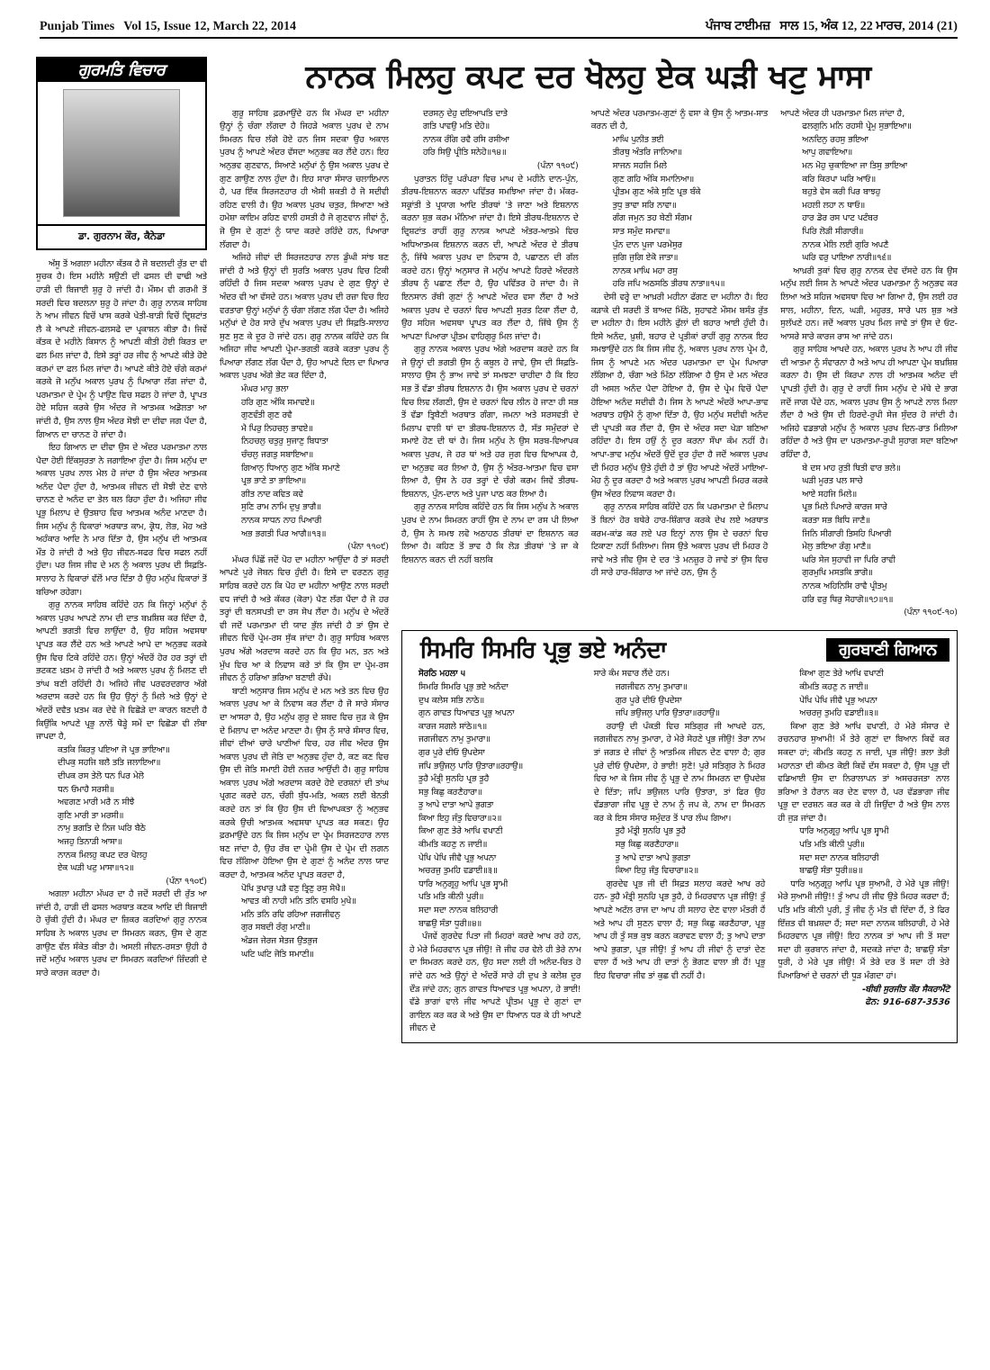Punjab Times Vol 15, Issue 12, March 22, 2014 ਪੰਜਾਬ ਟਾਈਮਜ਼ ਸਾਲ 15, ਅੰਕ 12, 22 ਮਾਰਚ, 2014 (21)
ਗੁਰਮਤਿ ਵਿਚਾਰ
ਡਾ. ਗੁਰਨਾਮ ਕੌਰ, ਕੈਨੇਡਾ
ਅੱਸੂ ਤੋਂ ਅਗਲਾ ਮਹੀਨਾ ਕੱਤਕ ਹੈ ਜੋ ਬਦਲਦੀ ਰੁੱਤ ਦਾ ਵੀ ਸੂਚਕ ਹੈ। ਇਸ ਮਹੀਨੇ ਸਉਣੀ ਦੀ ਫਸਲ ਦੀ ਵਾਢੀ ਅਤੇ ਹਾੜੀ ਦੀ ਬਿਜਾਈ ਸ਼ੁਰੂ ਹੋ ਜਾਂਦੀ ਹੈ। ਮੌਸਮ ਵੀ ਗਰਮੀ ਤੋਂ ਸਰਦੀ ਵਿਚ ਬਦਲਨਾ ਸ਼ੁਰੂ ਹੋ ਜਾਂਦਾ ਹੈ। ਗੁਰੂ ਨਾਨਕ ਸਾਹਿਬ ਨੇ ਆਮ ਜੀਵਨ ਵਿਚੋਂ ਖਾਸ ਕਰਕੇ ਖੇਤੀ-ਬਾੜੀ ਵਿਚੋਂ ਦ੍ਰਿਸ਼ਟਾਂਤ ਲੈ ਕੇ ਆਪਣੇ ਜੀਵਨ-ਫਲਸਫੇ ਦਾ ਪ੍ਰਕਾਸ਼ਨ ਕੀਤਾ ਹੈ। ਜਿਵੇਂ ਕੱਤਕ ਦੇ ਮਹੀਨੇ ਕਿਸਾਨ ਨੂੰ ਆਪਣੀ ਕੀਤੀ ਹੋਈ ਕਿਰਤ ਦਾ ਫਲ ਮਿਲ ਜਾਂਦਾ ਹੈ, ਇਸੇ ਤਰ੍ਹਾਂ ਹਰ ਜੀਵ ਨੂੰ ਆਪਣੇ ਕੀਤੇ ਹੋਏ ਕਰਮਾਂ ਦਾ ਫਲ ਮਿਲ ਜਾਂਦਾ ਹੈ। ਆਪਣੇ ਕੀਤੇ ਹੋਏ ਚੰਗੇ ਕਰਮਾਂ ਕਰਕੇ ਜੋ ਮਨੁੱਖ ਅਕਾਲ ਪੁਰਖ ਨੂੰ ਪਿਆਰਾ ਲੱਗ ਜਾਂਦਾ ਹੈ, ਪਰਮਾਤਮਾ ਦੇ ਪ੍ਰੇਮ ਨੂੰ ਪਾਉਣ ਵਿਚ ਸਫਲ ਹੋ ਜਾਂਦਾ ਹੈ, ਪ੍ਰਾਪਤ ਹੋਏ ਸਹਿਜ ਕਰਕੇ ਉਸ ਅੰਦਰ ਜੋ ਆਤਮਕ ਅਡੋਲਤਾ ਆ ਜਾਂਦੀ ਹੈ, ਉਸ ਨਾਲ ਉਸ ਅੰਦਰ ਸੋਝੀ ਦਾ ਦੀਵਾ ਜਗ ਪੈਂਦਾ ਹੈ, ਗਿਆਨ ਦਾ ਚਾਨਣ ਹੋ ਜਾਂਦਾ ਹੈ।
ਇਹ ਗਿਆਨ ਦਾ ਦੀਵਾ ਉਸ ਦੇ ਅੰਦਰ ਪਰਮਾਤਮਾ ਨਾਲ ਪੈਦਾ ਹੋਈ ਇੱਕਸੁਰਤਾ ਨੇ ਜਗਾਇਆ ਹੁੰਦਾ ਹੈ। ਜਿਸ ਮਨੁੱਖ ਦਾ ਅਕਾਲ ਪੁਰਖ ਨਾਲ ਮੇਲ ਹੋ ਜਾਂਦਾ ਹੈ ਉਸ ਅੰਦਰ ਆਤਮਕ ਅਨੰਦ ਪੈਦਾ ਹੁੰਦਾ ਹੈ, ਆਤਮਕ ਜੀਵਨ ਦੀ ਸੋਝੀ ਦੇਣ ਵਾਲੇ ਚਾਨਣ ਦੇ ਅਨੰਦ ਦਾ ਤੇਲ ਬਲ ਰਿਹਾ ਹੁੰਦਾ ਹੈ। ਅਜਿਹਾ ਜੀਵ ਪ੍ਰਭੂ ਮਿਲਾਪ ਦੇ ਉਤਸ਼ਾਹ ਵਿਚ ਆਤਮਕ ਅਨੰਦ ਮਾਣਦਾ ਹੈ। ਜਿਸ ਮਨੁੱਖ ਨੂੰ ਵਿਕਾਰਾਂ ਅਰਥਾਤ ਕਾਮ, ਕ੍ਰੋਧ, ਲੋਭ, ਮੋਹ ਅਤੇ ਅਹੰਕਾਰ ਆਦਿ ਨੇ ਮਾਰ ਦਿੱਤਾ ਹੈ, ਉਸ ਮਨੁੱਖ ਦੀ ਆਤਮਕ ਮੌਤ ਹੋ ਜਾਂਦੀ ਹੈ ਅਤੇ ਉਹ ਜੀਵਨ-ਸਫਰ ਵਿਚ ਸਫਲ ਨਹੀਂ ਹੁੰਦਾ। ਪਰ ਜਿਸ ਜੀਵ ਦੇ ਮਨ ਨੂੰ ਅਕਾਲ ਪੁਰਖ ਦੀ ਸਿਫ਼ਤਿ-ਸਾਲਾਹ ਨੇ ਵਿਕਾਰਾਂ ਵੱਲੋਂ ਮਾਰ ਦਿੱਤਾ ਹੈ ਉਹ ਮਨੁੱਖ ਵਿਕਾਰਾਂ ਤੋਂ ਬਚਿਆ ਰਹੇਗਾ।
ਗੁਰੂ ਨਾਨਕ ਸਾਹਿਬ ਕਹਿੰਦੇ ਹਨ ਕਿ ਜਿਨ੍ਹਾਂ ਮਨੁੱਖਾਂ ਨੂੰ ਅਕਾਲ ਪੁਰਖ ਆਪਣੇ ਨਾਮ ਦੀ ਦਾਤ ਬਖ਼ਸ਼ਿਸ਼ ਕਰ ਦਿੰਦਾ ਹੈ, ਆਪਣੀ ਭਗਤੀ ਵਿਚ ਲਾਉਂਦਾ ਹੈ, ਉਹ ਸਹਿਜ ਅਵਸਥਾ ਪ੍ਰਾਪਤ ਕਰ ਲੈਂਦੇ ਹਨ ਅਤੇ ਆਪਣੇ ਆਪੇ ਦਾ ਅਨੁਭਵ ਕਰਕੇ ਉਸ ਵਿਚ ਟਿਕੇ ਰਹਿੰਦੇ ਹਨ। ਉਨ੍ਹਾਂ ਅੰਦਰੋਂ ਹੋਰ ਹਰ ਤਰ੍ਹਾਂ ਦੀ ਭਟਕਣ ਖ਼ਤਮ ਹੋ ਜਾਂਦੀ ਹੈ ਅਤੇ ਅਕਾਲ ਪੁਰਖ ਨੂੰ ਮਿਲਣ ਦੀ ਤਾਂਘ ਬਣੀ ਰਹਿੰਦੀ ਹੈ। ਅਜਿਹੇ ਜੀਵ ਪਰਵਰਦਗਾਰ ਅੱਗੇ ਅਰਦਾਸ ਕਰਦੇ ਹਨ ਕਿ ਉਹ ਉਨ੍ਹਾਂ ਨੂੰ ਮਿਲੇ ਅਤੇ ਉਨ੍ਹਾਂ ਦੇ ਅੰਦਰੋਂ ਦਵੈਤ ਖ਼ਤਮ ਕਰ ਦੇਵੇ ਜੋ ਵਿਛੋੜੇ ਦਾ ਕਾਰਨ ਬਣਦੀ ਹੈ ਕਿਉਂਕਿ ਆਪਣੇ ਪ੍ਰਭੂ ਨਾਲੋਂ ਥੋੜ੍ਹੇ ਸਮੇਂ ਦਾ ਵਿਛੋੜਾ ਵੀ ਲੰਬਾ ਜਾਪਦਾ ਹੈ,
ਕਤਕਿ ਕਿਰਤੁ ਪਇਆ ਜੋ ਪ੍ਰਭ ਭਾਇਆ॥
ਦੀਪਕੁ ਸਹਜਿ ਬਲੈ ਤਤਿ ਜਲਾਇਆ॥
ਦੀਪਕ ਰਸ ਤੇਲੋ ਧਨ ਪਿਰ ਮੇਲੋ
ਧਨ ਓਮਾਹੈ ਸਰਸੀ॥
ਅਵਗਣ ਮਾਰੀ ਮਰੈ ਨ ਸੀਝੈ
ਗੁਣਿ ਮਾਰੀ ਤਾ ਮਰਸੀ॥
ਨਾਮੁ ਭਗਤਿ ਦੇ ਨਿਜ ਘਰਿ ਬੈਠੇ
ਅਜਹੁ ਤਿਨਾੜੀ ਆਸਾ॥
ਨਾਨਕ ਮਿਲਹੁ ਕਪਟ ਦਰ ਖੋਲਹੁ
ਏਕ ਘੜੀ ਖਟੁ ਮਾਸਾ॥੧੨॥
(ਪੰਨਾ ੧੧੦੯)
ਅਗਲਾ ਮਹੀਨਾ ਮੱਘਰ ਦਾ ਹੈ ਜਦੋਂ ਸਰਦੀ ਦੀ ਰੁੱਤ ਆ ਜਾਂਦੀ ਹੈ, ਹਾੜੀ ਦੀ ਫਸਲ ਅਰਥਾਤ ਕਣਕ ਆਦਿ ਦੀ ਬਿਜਾਈ ਹੋ ਚੁੱਕੀ ਹੁੰਦੀ ਹੈ। ਮੱਘਰ ਦਾ ਜ਼ਿਕਰ ਕਰਦਿਆਂ ਗੁਰੂ ਨਾਨਕ ਸਾਹਿਬ ਨੇ ਅਕਾਲ ਪੁਰਖ ਦਾ ਸਿਮਰਨ ਕਰਨ, ਉਸ ਦੇ ਗੁਣ ਗਾਉਣ ਵੱਲ ਸੰਕੇਤ ਕੀਤਾ ਹੈ। ਅਸਲੀ ਜੀਵਨ-ਰਸਤਾ ਉਹੀ ਹੈ ਜਦੋਂ ਮਨੁੱਖ ਅਕਾਲ ਪੁਰਖ ਦਾ ਸਿਮਰਨ ਕਰਦਿਆਂ ਜ਼ਿੰਦਗੀ ਦੇ ਸਾਰੇ ਕਾਰਜ ਕਰਦਾ ਹੈ।
ਨਾਨਕ ਮਿਲਹੁ ਕਪਟ ਦਰ ਖੋਲਹੁ ਏਕ ਘੜੀ ਖਟੁ ਮਾਸਾ
ਗੁਰੂ ਸਾਹਿਬ ਫ਼ਰਮਾਉਂਦੇ ਹਨ ਕਿ ਮੱਘਰ ਦਾ ਮਹੀਨਾ ਉਨ੍ਹਾਂ ਨੂੰ ਚੰਗਾ ਲੱਗਦਾ ਹੈ ਜਿਹੜੇ ਅਕਾਲ ਪੁਰਖ ਦੇ ਨਾਮ ਸਿਮਰਨ ਵਿਚ ਲੱਗੇ ਹੋਏ ਹਨ ਜਿਸ ਸਦਕਾ ਉਹ ਅਕਾਲ ਪੁਰਖ ਨੂੰ ਆਪਣੇ ਅੰਦਰ ਵੱਸਦਾ ਅਨੁਭਵ ਕਰ ਲੈਂਦੇ ਹਨ। ਇਹ ਅਨੁਭਵ ਗੁਣਵਾਨ, ਸਿਆਣੇ ਮਨੁੱਖਾਂ ਨੂੰ ਉਸ ਅਕਾਲ ਪੁਰਖ ਦੇ ਗੁਣ ਗਾਉਣ ਨਾਲ ਹੁੰਦਾ ਹੈ। ਇਹ ਸਾਰਾ ਸੰਸਾਰ ਚਲਾਇਮਾਨ ਹੈ, ਪਰ ਇੱਕ ਸਿਰਜਣਹਾਰ ਹੀ ਐਸੀ ਸ਼ਕਤੀ ਹੈ ਜੋ ਸਦੀਵੀ ਰਹਿਣ ਵਾਲੀ ਹੈ। ਉਹ ਅਕਾਲ ਪੁਰਖ ਚਤੁਰ, ਸਿਆਣਾ ਅਤੇ ਹਮੇਸ਼ਾ ਕਾਇਮ ਰਹਿਣ ਵਾਲੀ ਹਸਤੀ ਹੈ ਜੋ ਗੁਣਵਾਨ ਜੀਵਾਂ ਨੂੰ, ਜੋ ਉਸ ਦੇ ਗੁਣਾਂ ਨੂੰ ਯਾਦ ਕਰਦੇ ਰਹਿੰਦੇ ਹਨ, ਪਿਆਰਾ ਲੱਗਦਾ ਹੈ।
ਅਜਿਹੇ ਜੀਵਾਂ ਦੀ ਸਿਰਜਣਹਾਰ ਨਾਲ ਡੂੰਘੀ ਸਾਂਝ ਬਣ ਜਾਂਦੀ ਹੈ ਅਤੇ ਉਨ੍ਹਾਂ ਦੀ ਸੁਰਤਿ ਅਕਾਲ ਪੁਰਖ ਵਿਚ ਟਿਕੀ ਰਹਿੰਦੀ ਹੈ ਜਿਸ ਸਦਕਾ ਅਕਾਲ ਪੁਰਖ ਦੇ ਗੁਣ ਉਨ੍ਹਾਂ ਦੇ ਅੰਦਰ ਵੀ ਆ ਵੱਸਦੇ ਹਨ। ਅਕਾਲ ਪੁਰਖ ਦੀ ਰਜ਼ਾ ਵਿਚ ਇਹ ਵਰਤਾਰਾ ਉਨ੍ਹਾਂ ਮਨੁੱਖਾਂ ਨੂੰ ਚੰਗਾ ਲੱਗਣ ਲੱਗ ਪੈਂਦਾ ਹੈ। ਅਜਿਹੇ ਮਨੁੱਖਾਂ ਦੇ ਹੋਰ ਸਾਰੇ ਦੁੱਖ ਅਕਾਲ ਪੁਰਖ ਦੀ ਸਿਫ਼ਤਿ-ਸਾਲਾਹ ਸੁਣ ਸੁਣ ਕੇ ਦੂਰ ਹੋ ਜਾਂਦੇ ਹਨ। ਗੁਰੂ ਨਾਨਕ ਕਹਿੰਦੇ ਹਨ ਕਿ ਅਜਿਹਾ ਜੀਵ ਆਪਣੀ ਪ੍ਰੇਮਾ-ਭਗਤੀ ਕਰਕੇ ਕਰਤਾ ਪੁਰਖ ਨੂੰ ਪਿਆਰਾ ਲੱਗਣ ਲੱਗ ਪੈਂਦਾ ਹੈ, ਉਹ ਆਪਣੇ ਦਿਲ ਦਾ ਪਿਆਰ ਅਕਾਲ ਪੁਰਖ ਅੱਗੇ ਭੇਟ ਕਰ ਦਿੰਦਾ ਹੈ,
ਮੰਘਰ ਮਾਹੁ ਭਲਾ
ਹਰਿ ਗੁਣ ਅੰਕਿ ਸਮਾਵਏ॥
ਗੁਣਵੰਤੀ ਗੁਣ ਰਵੈ
ਮੈ ਪਿਰੁ ਨਿਹਚਲੁ ਭਾਵਏ॥
ਨਿਹਚਲੁ ਚਤੁਰੁ ਸੁਜਾਣੁ ਬਿਧਾਤਾ
ਚੰਚਲੁ ਜਗਤੁ ਸਬਾਇਆ॥
ਗਿਆਨੁ ਧਿਆਨੁ ਗੁਣ ਅੰਕਿ ਸਮਾਣੇ
ਪ੍ਰਭ ਭਾਣੇ ਤਾ ਭਾਇਆ॥
ਗੀਤ ਨਾਦ ਕਵਿਤ ਕਵੇ
ਸੁਣਿ ਰਾਮ ਨਾਮਿ ਦੁਖੁ ਭਾਗੈ॥
ਨਾਨਕ ਸਾਧਨ ਨਾਹ ਪਿਆਰੀ
ਅਭ ਭਗਤੀ ਪਿਰ ਆਗੈ॥੧੩॥
(ਪੰਨਾ ੧੧੦੯)
ਮੱਘਰ ਪਿੱਛੋਂ ਜਦੋਂ ਪੋਹ ਦਾ ਮਹੀਨਾ ਆਉਂਦਾ ਹੈ ਤਾਂ ਸਰਦੀ ਆਪਣੇ ਪੂਰੇ ਜੋਬਨ ਵਿਚ ਹੁੰਦੀ ਹੈ। ਇਸੇ ਦਾ ਵਰਣਨ ਗੁਰੂ ਸਾਹਿਬ ਕਰਦੇ ਹਨ ਕਿ ਪੋਹ ਦਾ ਮਹੀਨਾ ਆਉਣ ਨਾਲ ਸਰਦੀ ਵਧ ਜਾਂਦੀ ਹੈ ਅਤੇ ਕੱਕਰ (ਕੋਰਾ) ਪੈਣ ਲੱਗ ਪੈਂਦਾ ਹੈ ਜੋ ਹਰ ਤਰ੍ਹਾਂ ਦੀ ਬਨਸਪਤੀ ਦਾ ਰਸ ਸੋਖ ਲੈਂਦਾ ਹੈ। ਮਨੁੱਖ ਦੇ ਅੰਦਰੋਂ ਵੀ ਜਦੋਂ ਪਰਮਾਤਮਾ ਦੀ ਯਾਦ ਭੁੱਲ ਜਾਂਦੀ ਹੈ ਤਾਂ ਉਸ ਦੇ ਜੀਵਨ ਵਿਚੋਂ ਪ੍ਰੇਮ-ਰਸ ਸੁੱਕ ਜਾਂਦਾ ਹੈ। ਗੁਰੂ ਸਾਹਿਬ ਅਕਾਲ ਪੁਰਖ ਅੱਗੇ ਅਰਦਾਸ ਕਰਦੇ ਹਨ ਕਿ ਉਹ ਮਨ, ਤਨ ਅਤੇ ਮੁੱਖ ਵਿਚ ਆ ਕੇ ਨਿਵਾਸ ਕਰੇ ਤਾਂ ਕਿ ਉਸ ਦਾ ਪ੍ਰੇਮ-ਰਸ ਜੀਵਨ ਨੂੰ ਹਰਿਆ ਭਰਿਆ ਬਣਾਈ ਰੱਖੇ।
ਬਾਣੀ ਅਨੁਸਾਰ ਜਿਸ ਮਨੁੱਖ ਦੇ ਮਨ ਅਤੇ ਤਨ ਵਿਚ ਉਹ ਅਕਾਲ ਪੁਰਖ ਆ ਕੇ ਨਿਵਾਸ ਕਰ ਲੈਂਦਾ ਹੈ ਜੋ ਸਾਰੇ ਸੰਸਾਰ ਦਾ ਆਸਰਾ ਹੈ, ਉਹ ਮਨੁੱਖ ਗੁਰੂ ਦੇ ਸ਼ਬਦ ਵਿਚ ਜੁੜ ਕੇ ਉਸ ਦੇ ਮਿਲਾਪ ਦਾ ਅਨੰਦ ਮਾਣਦਾ ਹੈ। ਉਸ ਨੂੰ ਸਾਰੇ ਸੰਸਾਰ ਵਿਚ, ਜੀਵਾਂ ਦੀਆਂ ਚਾਰੇ ਖਾਣੀਆਂ ਵਿਚ, ਹਰ ਜੀਵ ਅੰਦਰ ਉਸ ਅਕਾਲ ਪੁਰਖ ਦੀ ਜੋਤਿ ਦਾ ਅਨੁਭਵ ਹੁੰਦਾ ਹੈ, ਕਣ ਕਣ ਵਿਚ ਉਸ ਦੀ ਜੋਤਿ ਸਮਾਈ ਹੋਈ ਨਜ਼ਰ ਆਉਂਦੀ ਹੈ। ਗੁਰੂ ਸਾਹਿਬ ਅਕਾਲ ਪੁਰਖ ਅੱਗੇ ਅਰਦਾਸ ਕਰਦੇ ਹੋਏ ਦਰਸ਼ਨਾਂ ਦੀ ਤਾਂਘ ਪ੍ਰਗਟ ਕਰਦੇ ਹਨ, ਚੰਗੀ ਬੁੱਧ-ਮਤਿ, ਅਕਲ ਲਈ ਬੇਨਤੀ ਕਰਦੇ ਹਨ ਤਾਂ ਕਿ ਉਹ ਉਸ ਦੀ ਵਿਆਪਕਤਾ ਨੂੰ ਅਨੁਭਵ ਕਰਕੇ ਉਚੀ ਆਤਮਕ ਅਵਸਥਾ ਪ੍ਰਾਪਤ ਕਰ ਸਕਣ। ਉਹ ਫ਼ਰਮਾਉਂਦੇ ਹਨ ਕਿ ਜਿਸ ਮਨੁੱਖ ਦਾ ਪ੍ਰੇਮ ਸਿਰਜਣਹਾਰ ਨਾਲ ਬਣ ਜਾਂਦਾ ਹੈ, ਉਹ ਰੱਬ ਦਾ ਪ੍ਰੇਮੀ ਉਸ ਦੇ ਪ੍ਰੇਮ ਦੀ ਲਗਨ ਵਿਚ ਲੱਗਿਆ ਹੋਇਆ ਉਸ ਦੇ ਗੁਣਾਂ ਨੂੰ ਅਨੰਦ ਨਾਲ ਯਾਦ ਕਰਦਾ ਹੈ, ਆਤਮਕ ਅਨੰਦ ਪ੍ਰਾਪਤ ਕਰਦਾ ਹੈ,
ਪੋਖਿ ਤੁਖਾਰੁ ਪੜੈ ਵਣੁ ਤ੍ਰਿਣੁ ਰਸੁ ਸੋਖੈ॥
ਆਵਤ ਕੀ ਨਾਹੀ ਮਨਿ ਤਨਿ ਵਸਹਿ ਮੁਖੇ॥
ਮਨਿ ਤਨਿ ਰਵਿ ਰਹਿਆ ਜਗਜੀਵਨੁ
ਗੁਰ ਸਬਦੀ ਰੰਗੁ ਮਾਣੀ॥
ਅੰਡਜ ਜੇਰਜ ਸੇਤਜ ਉਤਭੁਜ
ਘਟਿ ਘਟਿ ਜੋਤਿ ਸਮਾਣੀ॥
ਦਰਸਨੁ ਦੇਹੁ ਦਇਆਪਤਿ ਦਾਤੇ
ਗਤਿ ਪਾਵਉ ਮਤਿ ਦੇਹੋ॥
ਨਾਨਕ ਰੰਗਿ ਰਵੈ ਰਸਿ ਰਸੀਆ
ਹਰਿ ਸਿਉ ਪ੍ਰੀਤਿ ਸਨੇਹੋ॥੧੪॥
(ਪੰਨਾ ੧੧੦੯)
ਪੁਰਾਤਨ ਹਿੰਦੂ ਪਰੰਪਰਾ ਵਿਚ ਮਾਘ ਦੇ ਮਹੀਨੇ ਦਾਨ-ਪੁੰਨ, ਤੀਰਥ-ਇਸ਼ਨਾਨ ਕਰਨਾ ਪਵਿੱਤਰ ਸਮਝਿਆ ਜਾਂਦਾ ਹੈ। ਮੱਕਰ-ਸਕ੍ਰਾਂਤੀ ਤੇ ਪ੍ਰਯਾਗ ਆਦਿ ਤੀਰਥਾਂ 'ਤੇ ਜਾਣਾ ਅਤੇ ਇਸ਼ਨਾਨ ਕਰਨਾ ਸ਼ੁਭ ਕਰਮ ਮੰਨਿਆ ਜਾਂਦਾ ਹੈ। ਇਸੇ ਤੀਰਥ-ਇਸ਼ਨਾਨ ਦੇ ਦ੍ਰਿਸ਼ਟਾਂਤ ਰਾਹੀਂ ਗੁਰੂ ਨਾਨਕ ਆਪਣੇ ਅੰਤਰ-ਆਤਮੇ ਵਿਚ ਅਧਿਆਤਮਕ ਇਸ਼ਨਾਨ ਕਰਨ ਦੀ, ਆਪਣੇ ਅੰਦਰ ਦੇ ਤੀਰਥ ਨੂੰ, ਜਿੱਥੇ ਅਕਾਲ ਪੁਰਖ ਦਾ ਨਿਵਾਸ ਹੈ, ਪਛਾਣਨ ਦੀ ਗੱਲ ਕਰਦੇ ਹਨ। ਉਨ੍ਹਾਂ ਅਨੁਸਾਰ ਜੋ ਮਨੁੱਖ ਆਪਣੇ ਹਿਰਦੇ ਅੰਦਰਲੇ ਤੀਰਥ ਨੂੰ ਪਛਾਣ ਲੈਂਦਾ ਹੈ, ਉਹ ਪਵਿੱਤਰ ਹੋ ਜਾਂਦਾ ਹੈ। ਜੋ ਇਨਸਾਨ ਰੱਬੀ ਗੁਣਾਂ ਨੂੰ ਆਪਣੇ ਅੰਦਰ ਵਸਾ ਲੈਂਦਾ ਹੈ ਅਤੇ ਅਕਾਲ ਪੁਰਖ ਦੇ ਚਰਨਾਂ ਵਿਚ ਆਪਣੀ ਸੁਰਤ ਟਿਕਾ ਲੈਂਦਾ ਹੈ, ਉਹ ਸਹਿਜ ਅਵਸਥਾ ਪ੍ਰਾਪਤ ਕਰ ਲੈਂਦਾ ਹੈ, ਜਿੱਥੇ ਉਸ ਨੂੰ ਆਪਣਾ ਪਿਆਰਾ ਪ੍ਰੀਤਮ ਵਾਹਿਗੁਰੂ ਮਿਲ ਜਾਂਦਾ ਹੈ।
ਗੁਰੂ ਨਾਨਕ ਅਕਾਲ ਪੁਰਖ ਅੱਗੇ ਅਰਦਾਸ ਕਰਦੇ ਹਨ ਕਿ ਜੇ ਉਨ੍ਹਾਂ ਦੀ ਭਗਤੀ ਉਸ ਨੂੰ ਕਬੂਲ ਹੋ ਜਾਵੇ, ਉਸ ਦੀ ਸਿਫ਼ਤਿ-ਸਾਲਾਹ ਉਸ ਨੂੰ ਭਾਅ ਜਾਵੇ ਤਾਂ ਸਮਝਣਾ ਚਾਹੀਦਾ ਹੈ ਕਿ ਇਹ ਸਭ ਤੋਂ ਵੱਡਾ ਤੀਰਥ ਇਸ਼ਨਾਨ ਹੈ। ਉਸ ਅਕਾਲ ਪੁਰਖ ਦੇ ਚਰਨਾਂ ਵਿਚ ਲਿਵ ਲੱਗਣੀ, ਉਸ ਦੇ ਚਰਨਾਂ ਵਿਚ ਲੀਨ ਹੋ ਜਾਣਾ ਹੀ ਸਭ ਤੋਂ ਵੱਡਾ ਤ੍ਰਿਬੈਣੀ ਅਰਥਾਤ ਗੰਗਾ, ਜਮਨਾ ਅਤੇ ਸਰਸਵਤੀ ਦੇ ਮਿਲਾਪ ਵਾਲੀ ਥਾਂ ਦਾ ਤੀਰਥ-ਇਸ਼ਨਾਨ ਹੈ, ਸੱਤ ਸਮੁੰਦਰਾਂ ਦੇ ਸਮਾਏ ਹੋਣ ਦੀ ਥਾਂ ਹੈ। ਜਿਸ ਮਨੁੱਖ ਨੇ ਉਸ ਸਰਬ-ਵਿਆਪਕ ਅਕਾਲ ਪੁਰਖ, ਜੋ ਹਰ ਥਾਂ ਅਤੇ ਹਰ ਜੁਗ ਵਿਚ ਵਿਆਪਕ ਹੈ, ਦਾ ਅਨੁਭਵ ਕਰ ਲਿਆ ਹੈ, ਉਸ ਨੂੰ ਅੰਤਰ-ਆਤਮਾ ਵਿਚ ਵਸਾ ਲਿਆ ਹੈ, ਉਸ ਨੇ ਹਰ ਤਰ੍ਹਾਂ ਦੇ ਚੰਗੇ ਕਰਮ ਜਿਵੇਂ ਤੀਰਥ-ਇਸ਼ਨਾਨ, ਪੁੰਨ-ਦਾਨ ਅਤੇ ਪੂਜਾ ਪਾਠ ਕਰ ਲਿਆ ਹੈ।
ਗੁਰੂ ਨਾਨਕ ਸਾਹਿਬ ਕਹਿੰਦੇ ਹਨ ਕਿ ਜਿਸ ਮਨੁੱਖ ਨੇ ਅਕਾਲ ਪੁਰਖ ਦੇ ਨਾਮ ਸਿਮਰਨ ਰਾਹੀਂ ਉਸ ਦੇ ਨਾਮ ਦਾ ਰਸ ਪੀ ਲਿਆ ਹੈ, ਉਸ ਨੇ ਸਮਝ ਲਵੋ ਅਠਾਹਠ ਤੀਰਥਾਂ ਦਾ ਇਸ਼ਨਾਨ ਕਰ ਲਿਆ ਹੈ। ਕਹਿਣ ਤੋਂ ਭਾਵ ਹੈ ਕਿ ਲੋੜ ਤੀਰਥਾਂ 'ਤੇ ਜਾ ਕੇ ਇਸ਼ਨਾਨ ਕਰਨ ਦੀ ਨਹੀਂ ਬਲਕਿ
ਆਪਣੇ ਅੰਦਰ ਪਰਮਾਤਮ-ਗੁਣਾਂ ਨੂੰ ਵਸਾ ਕੇ ਉਸ ਨੂੰ ਆਤਮ-ਸਾਤ ਕਰਨ ਦੀ ਹੈ,
ਮਾਘਿ ਪੁਨੀਤ ਭਈ
ਤੀਰਥੁ ਅੰਤਰਿ ਜਾਨਿਆ॥
ਸਾਜਨ ਸਹਜਿ ਮਿਲੇ
ਗੁਣ ਗਹਿ ਅੰਕਿ ਸਮਾਨਿਆ॥
ਪ੍ਰੀਤਮ ਗੁਣ ਅੰਕੇ ਸੁਣਿ ਪ੍ਰਭ ਬੰਕੇ
ਤੁਧੁ ਭਾਵਾ ਸਰਿ ਨਾਵਾ॥
ਗੰਗ ਜਮੁਨ ਤਹ ਬੇਣੀ ਸੰਗਮ
ਸਾਤ ਸਮੁੰਦ ਸਮਾਵਾ॥
ਪੁੰਨ ਦਾਨ ਪੂਜਾ ਪਰਮੇਸੁਰ
ਜੁਗਿ ਜੁਗਿ ਏਕੋ ਜਾਤਾ॥
ਨਾਨਕ ਮਾਘਿ ਮਹਾ ਰਸੁ
ਹਰਿ ਜਪਿ ਅਠਸਠਿ ਤੀਰਥ ਨਾਤਾ॥੧੫॥
ਦੇਸੀ ਵਰ੍ਹੇ ਦਾ ਆਖ਼ਰੀ ਮਹੀਨਾ ਫੱਗਣ ਦਾ ਮਹੀਨਾ ਹੈ। ਇਹ ਕੜਾਕੇ ਦੀ ਸਰਦੀ ਤੋਂ ਬਾਅਦ ਮਿੱਠੇ, ਸੁਹਾਵਣੇ ਮੌਸਮ ਬਸੰਤ ਰੁੱਤ ਦਾ ਮਹੀਨਾ ਹੈ। ਇਸ ਮਹੀਨੇ ਫੁੱਲਾਂ ਦੀ ਬਹਾਰ ਆਈ ਹੁੰਦੀ ਹੈ। ਇਸੇ ਅਨੰਦ, ਖ਼ੁਸ਼ੀ, ਬਹਾਰ ਦੇ ਪ੍ਰਤੀਕਾਂ ਰਾਹੀਂ ਗੁਰੂ ਨਾਨਕ ਇਹ ਸਮਝਾਉਂਦੇ ਹਨ ਕਿ ਜਿਸ ਜੀਵ ਨੂੰ, ਅਕਾਲ ਪੁਰਖ ਨਾਲ ਪ੍ਰੇਮ ਹੈ, ਜਿਸ ਨੂੰ ਆਪਣੇ ਮਨ ਅੰਦਰ ਪਰਮਾਤਮਾ ਦਾ ਪ੍ਰੇਮ ਪਿਆਰਾ ਲੱਗਿਆ ਹੈ, ਚੰਗਾ ਅਤੇ ਮਿੱਠਾ ਲੱਗਿਆ ਹੈ ਉਸ ਦੇ ਮਨ ਅੰਦਰ ਹੀ ਅਸਲ ਅਨੰਦ ਪੈਦਾ ਹੋਇਆ ਹੈ, ਉਸ ਦੇ ਪ੍ਰੇਮ ਵਿਚੋਂ ਪੈਦਾ ਹੋਇਆ ਅਨੰਦ ਸਦੀਵੀ ਹੈ। ਜਿਸ ਨੇ ਆਪਣੇ ਅੰਦਰੋਂ ਆਪਾ-ਭਾਵ ਅਰਥਾਤ ਹਉਮੈ ਨੂੰ ਗੁਆ ਦਿੱਤਾ ਹੈ, ਉਹ ਮਨੁੱਖ ਸਦੀਵੀ ਅਨੰਦ ਦੀ ਪ੍ਰਾਪਤੀ ਕਰ ਲੈਂਦਾ ਹੈ, ਉਸ ਦੇ ਅੰਦਰ ਸਦਾ ਖੇੜਾ ਬਣਿਆ ਰਹਿੰਦਾ ਹੈ। ਇਸ ਹਉਂ ਨੂੰ ਦੂਰ ਕਰਨਾ ਸੌਖਾ ਕੰਮ ਨਹੀਂ ਹੈ। ਆਪਾ-ਭਾਵ ਮਨੁੱਖ ਅੰਦਰੋਂ ਉਦੋਂ ਦੂਰ ਹੁੰਦਾ ਹੈ ਜਦੋਂ ਅਕਾਲ ਪੁਰਖ ਦੀ ਮਿਹਰ ਮਨੁੱਖ ਉਤੇ ਹੁੰਦੀ ਹੈ ਤਾਂ ਉਹ ਆਪਣੇ ਅੰਦਰੋਂ ਮਾਇਆ-ਮੋਹ ਨੂੰ ਦੂਰ ਕਰਦਾ ਹੈ ਅਤੇ ਅਕਾਲ ਪੁਰਖ ਆਪਣੀ ਮਿਹਰ ਕਰਕੇ ਉਸ ਅੰਦਰ ਨਿਵਾਸ ਕਰਦਾ ਹੈ।
ਗੁਰੂ ਨਾਨਕ ਸਾਹਿਬ ਕਹਿੰਦੇ ਹਨ ਕਿ ਪਰਮਾਤਮਾ ਦੇ ਮਿਲਾਪ ਤੋਂ ਬਿਨਾਂ ਹੋਰ ਬਥੇਰੇ ਹਾਰ-ਸ਼ਿੰਗਾਰ ਕਰਕੇ ਦੇਖ ਲਏ ਅਰਥਾਤ ਕਰਮ-ਕਾਂਡ ਕਰ ਲਏ ਪਰ ਇਨ੍ਹਾਂ ਨਾਲ ਉਸ ਦੇ ਚਰਨਾਂ ਵਿਚ ਟਿਕਾਣਾ ਨਹੀਂ ਮਿਲਿਆ। ਜਿਸ ਉਤੇ ਅਕਾਲ ਪੁਰਖ ਦੀ ਮਿਹਰ ਹੋ ਜਾਵੇ ਅਤੇ ਜੀਵ ਉਸ ਦੇ ਦਰ 'ਤੇ ਮਨਜ਼ੂਰ ਹੋ ਜਾਵੇ ਤਾਂ ਉਸ ਵਿਚ ਹੀ ਸਾਰੇ ਹਾਰ-ਸ਼ਿੰਗਾਰ ਆ ਜਾਂਦੇ ਹਨ, ਉਸ ਨੂੰ
ਆਪਣੇ ਅੰਦਰ ਹੀ ਪਰਮਾਤਮਾ ਮਿਲ ਜਾਂਦਾ ਹੈ,
ਫਲਗੁਨਿ ਮਨਿ ਰਹਸੀ ਪ੍ਰੇਮੁ ਸੁਭਾਇਆ॥
ਅਨਦਿਨੁ ਰਹਸੁ ਭਇਆ
ਆਪੁ ਗਵਾਇਆ॥
ਮਨ ਮੋਹੁ ਚੁਕਾਇਆ ਜਾ ਤਿਸੁ ਭਾਇਆ
ਕਰਿ ਕਿਰਪਾ ਘਰਿ ਆਓ॥
ਬਹੁਤੇ ਵੇਸ ਕਰੀ ਪਿਰ ਬਾਝਹੁ
ਮਹਲੀ ਲਹਾ ਨ ਥਾਓ॥
ਹਾਰ ਡੋਰ ਰਸ ਪਾਟ ਪਟੰਬਰ
ਪਿਰਿ ਲੋੜੀ ਸੀਗਾਰੀ॥
ਨਾਨਕ ਮੇਲਿ ਲਈ ਗੁਰਿ ਅਪਣੈ
ਘਰਿ ਵਰੁ ਪਾਇਆ ਨਾਰੀ॥੧੬॥
ਆਖ਼ਰੀ ਤੁਕਾਂ ਵਿਚ ਗੁਰੂ ਨਾਨਕ ਦੇਵ ਦੱਸਦੇ ਹਨ ਕਿ ਉਸ ਮਨੁੱਖ ਲਈ ਜਿਸ ਨੇ ਆਪਣੇ ਅੰਦਰ ਪਰਮਾਤਮਾ ਨੂੰ ਅਨੁਭਵ ਕਰ ਲਿਆ ਅਤੇ ਸਹਿਜ ਅਵਸਥਾ ਵਿਚ ਆ ਗਿਆ ਹੈ, ਉਸ ਲਈ ਹਰ ਸਾਲ, ਮਹੀਨਾ, ਦਿਨ, ਘੜੀ, ਮਹੂਰਤ, ਸਾਰੇ ਪਲ ਸ਼ੁਭ ਅਤੇ ਸੁਲੱਖਣੇ ਹਨ। ਜਦੋਂ ਅਕਾਲ ਪੁਰਖ ਮਿਲ ਜਾਵੇ ਤਾਂ ਉਸ ਦੇ ਓਟ-ਆਸਰੇ ਸਾਰੇ ਕਾਰਜ ਰਾਸ ਆ ਜਾਂਦੇ ਹਨ।
ਗੁਰੂ ਸਾਹਿਬ ਆਖਦੇ ਹਨ, ਅਕਾਲ ਪੁਰਖ ਨੇ ਆਪ ਹੀ ਜੀਵ ਦੀ ਆਤਮਾ ਨੂੰ ਸੰਵਾਰਨਾ ਹੈ ਅਤੇ ਆਪ ਹੀ ਆਪਣਾ ਪ੍ਰੇਮ ਬਖ਼ਸ਼ਿਸ਼ ਕਰਨਾ ਹੈ। ਉਸ ਦੀ ਕਿਰਪਾ ਨਾਲ ਹੀ ਆਤਮਕ ਅਨੰਦ ਦੀ ਪ੍ਰਾਪਤੀ ਹੁੰਦੀ ਹੈ। ਗੁਰੂ ਦੇ ਰਾਹੀਂ ਜਿਸ ਮਨੁੱਖ ਦੇ ਮੱਥੇ ਦੇ ਭਾਗ ਜਦੋਂ ਜਾਗ ਪੈਂਦੇ ਹਨ, ਅਕਾਲ ਪੁਰਖ ਉਸ ਨੂੰ ਆਪਣੇ ਨਾਲ ਮਿਲਾ ਲੈਂਦਾ ਹੈ ਅਤੇ ਉਸ ਦੀ ਹਿਰਦੇ-ਰੂਪੀ ਸੇਜ ਸੁੰਦਰ ਹੋ ਜਾਂਦੀ ਹੈ। ਅਜਿਹੇ ਵਡਭਾਗੇ ਮਨੁੱਖ ਨੂੰ ਅਕਾਲ ਪੁਰਖ ਦਿਨ-ਰਾਤ ਮਿਲਿਆ ਰਹਿੰਦਾ ਹੈ ਅਤੇ ਉਸ ਦਾ ਪਰਮਾਤਮਾ-ਰੂਪੀ ਸੁਹਾਗ ਸਦਾ ਬਣਿਆ ਰਹਿੰਦਾ ਹੈ,
ਬੇ ਦਸ ਮਾਹ ਰੁਤੀ ਥਿਤੀ ਵਾਰ ਭਲੇ॥
ਘੜੀ ਮੂਰਤ ਪਲ ਸਾਚੇ
ਆਏ ਸਹਜਿ ਮਿਲੇ॥
ਪ੍ਰਭ ਮਿਲੇ ਪਿਆਰੇ ਕਾਰਜ ਸਾਰੇ
ਕਰਤਾ ਸਭ ਬਿਧਿ ਜਾਣੈ॥
ਜਿਨਿ ਸੀਗਾਰੀ ਤਿਸਹਿ ਪਿਆਰੀ
ਮੇਲੁ ਭਇਆ ਰੰਗੁ ਮਾਣੈ॥
ਘਰਿ ਸੇਜ ਸੁਹਾਵੀ ਜਾ ਪਿਰਿ ਰਾਵੀ
ਗੁਰਮੁਖਿ ਮਸਤਕਿ ਭਾਗੋ॥
ਨਾਨਕ ਅਹਿਨਿਸਿ ਰਾਵੈ ਪ੍ਰੀਤਮੁ
ਹਰਿ ਵਰੁ ਥਿਰੁ ਸੋਹਾਗੋ॥੧੭॥੧॥
(ਪੰਨਾ ੧੧੦੯-੧੦)
ਸਿਮਰਿ ਸਿਮਰਿ ਪ੍ਰਭੁ ਭਏ ਅਨੰਦਾ
ਗੁਰਬਾਣੀ ਗਿਆਨ
ਸੋਰਠਿ ਮਹਲਾ ੫
ਸਿਮਰਿ ਸਿਮਰਿ ਪ੍ਰਭੁ ਭਏ ਅਨੰਦਾ
ਦੁਖ ਕਲੇਸ ਸਭਿ ਨਾਠੇ॥
ਗੁਨ ਗਾਵਤ ਧਿਆਵਤ ਪ੍ਰਭੁ ਅਪਨਾ
ਕਾਰਜ ਸਗਲੇ ਸਾਂਠੇ॥੧॥
ਜਗਜੀਵਨ ਨਾਮੁ ਤੁਮਾਰਾ॥
ਗੁਰ ਪੂਰੇ ਦੀਓ ਉਪਦੇਸਾ
ਜਪਿ ਭਉਜਲੁ ਪਾਰਿ ਉਤਾਰਾ॥ਰਹਾਉ॥
ਤੂਹੈ ਮੰਤ੍ਰੀ ਸੁਨਹਿ ਪ੍ਰਭ ਤੂਹੈ
ਸਭੁ ਕਿਛੁ ਕਰਣੈਹਾਰਾ॥
ਤੂ ਆਪੇ ਦਾਤਾ ਆਪੇ ਭੁਗਤਾ
ਕਿਆ ਇਹੁ ਜੰਤੁ ਵਿਚਾਰਾ॥੨॥
ਕਿਆ ਗੁਣ ਤੇਰੇ ਆਖਿ ਵਖਾਣੀ
ਕੀਮਤਿ ਕਹਣੁ ਨ ਜਾਈ॥
ਪੇਖਿ ਪੇਖਿ ਜੀਵੈ ਪ੍ਰਭੁ ਅਪਨਾ
ਅਚਰਜੁ ਤੁਮਹਿ ਵਡਾਈ॥੩॥
ਧਾਰਿ ਅਨੁਗ੍ਰਹੁ ਆਪਿ ਪ੍ਰਭ ਸ੍ਵਾਮੀ
ਪਤਿ ਮਤਿ ਕੀਨੀ ਪੂਰੀ॥
ਸਦਾ ਸਦਾ ਨਾਨਕ ਬਲਿਹਾਰੀ
ਬਾਛਉ ਸੰਤਾ ਧੂਰੀ॥੪॥
ਪੰਜਵੇਂ ਗੁਰਦੇਵ ਪਿਤਾ ਜੀ ਮਿਹਰਾਂ ਕਰਦੇ ਆਖ ਰਹੇ ਹਨ, ਹੇ ਮੇਰੇ ਮਿਹਰਵਾਨ ਪ੍ਰਭ ਜੀਉ! ਜੋ ਜੀਵ ਹਰ ਵੇਲੇ ਹੀ ਤੇਰੇ ਨਾਮ ਦਾ ਸਿਮਰਨ ਕਰਦੇ ਹਨ, ਉਹ ਸਦਾ ਲਈ ਹੀ ਅਨੰਦ-ਚਿਤ ਹੋ ਜਾਂਦੇ ਹਨ ਅਤੇ ਉਨ੍ਹਾਂ ਦੇ ਅੰਦਰੋਂ ਸਾਰੇ ਹੀ ਦੁਖ ਤੇ ਕਲੇਸ਼ ਦੂਰ ਦੌੜ ਜਾਂਦੇ ਹਨ; ਗੁਨ ਗਾਵਤ ਧਿਆਵਤ ਪ੍ਰਭੁ ਅਪਨਾ, ਹੇ ਭਾਈ! ਵੱਡੇ ਭਾਗਾਂ ਵਾਲੇ ਜੀਵ ਆਪਣੇ ਪ੍ਰੀਤਮ ਪ੍ਰਭੂ ਦੇ ਗੁਣਾਂ ਦਾ ਗਾਇਨ ਕਰ ਕਰ ਕੇ ਅਤੇ ਉਸ ਦਾ ਧਿਆਨ ਧਰ ਕੇ ਹੀ ਆਪਣੇ ਜੀਵਨ ਦੇ
ਸਾਰੇ ਕੰਮ ਸਵਾਰ ਲੈਂਦੇ ਹਨ।
ਜਗਜੀਵਨ ਨਾਮੁ ਤੁਮਾਰਾ॥
ਗੁਰ ਪੂਰੇ ਦੀਓ ਉਪਦੇਸਾ
ਜਪਿ ਭਉਜਲੁ ਪਾਰਿ ਉਤਾਰਾ॥ਰਹਾਉ॥
ਰਹਾਉ ਦੀ ਪੰਕਤੀ ਵਿਚ ਸਤਿਗੁਰ ਜੀ ਆਖਦੇ ਹਨ, ਜਗਜੀਵਨ ਨਾਮੁ ਤੁਮਾਰਾ, ਹੇ ਮੇਰੇ ਸੋਹਣੇ ਪ੍ਰਭ ਜੀਉ! ਤੇਰਾ ਨਾਮ ਤਾਂ ਜਗਤ ਦੇ ਜੀਵਾਂ ਨੂੰ ਆਤਮਿਕ ਜੀਵਨ ਦੇਣ ਵਾਲਾ ਹੈ; ਗੁਰ ਪੂਰੇ ਦੀਓ ਉਪਦੇਸਾ, ਹੇ ਭਾਈ! ਸੁਣੋ! ਪੂਰੇ ਸਤਿਗੁਰ ਨੇ ਮਿਹਰ ਵਿਚ ਆ ਕੇ ਜਿਸ ਜੀਵ ਨੂੰ ਪ੍ਰਭੂ ਦੇ ਨਾਮ ਸਿਮਰਨ ਦਾ ਉਪਦੇਸ਼ ਦੇ ਦਿੱਤਾ; ਜਪਿ ਭਉਜਲ ਪਾਰਿ ਉਤਾਰਾ, ਤਾਂ ਫਿਰ ਉਹ ਵੱਡਭਾਗਾ ਜੀਵ ਪ੍ਰਭੂ ਦੇ ਨਾਮ ਨੂੰ ਜਪ ਕੇ, ਨਾਮ ਦਾ ਸਿਮਰਨ ਕਰ ਕੇ ਇਸ ਸੰਸਾਰ ਸਮੁੰਦਰ ਤੋਂ ਪਾਰ ਲੰਘ ਗਿਆ।
ਤੂਹੈ ਮੰਤ੍ਰੀ ਸੁਨਹਿ ਪ੍ਰਭ ਤੂਹੈ
ਸਭੁ ਕਿਛੁ ਕਰਣੈਹਾਰਾ॥
ਤੂ ਆਪੇ ਦਾਤਾ ਆਪੇ ਭੁਗਤਾ
ਕਿਆ ਇਹੁ ਜੰਤੁ ਵਿਚਾਰਾ॥੨॥
ਗੁਰਦੇਵ ਪ੍ਰਭ ਜੀ ਦੀ ਸਿਫ਼ਤ ਸਲਾਹ ਕਰਦੇ ਆਖ ਰਹੇ ਹਨ- ਤੂਹੈ ਮੰਤ੍ਰੀ ਸੁਨਹਿ ਪ੍ਰਭ ਤੂਹੈ, ਹੇ ਮਿਹਰਵਾਨ ਪ੍ਰਭ ਜੀਉ! ਤੂੰ ਆਪਣੇ ਅਟੱਲ ਰਾਜ ਦਾ ਆਪ ਹੀ ਸਲਾਹ ਦੇਣ ਵਾਲਾ ਮੰਤਰੀ ਹੈਂ ਅਤੇ ਆਪ ਹੀ ਸੁਣਨ ਵਾਲਾ ਹੈਂ; ਸਭੁ ਕਿਛੁ ਕਰਣੈਹਾਰਾ, ਪ੍ਰਭੂ ਆਪ ਹੀ ਤੂੰ ਸਭ ਕੁਝ ਕਰਨ ਕਰਾਵਣ ਵਾਲਾ ਹੈਂ; ਤੂ ਆਪੇ ਦਾਤਾ ਆਪੇ ਭੁਗਤਾ, ਪ੍ਰਭ ਜੀਉ! ਤੂੰ ਆਪ ਹੀ ਜੀਵਾਂ ਨੂੰ ਦਾਤਾਂ ਦੇਣ ਵਾਲਾ ਹੈਂ ਅਤੇ ਆਪ ਹੀ ਦਾਤਾਂ ਨੂੰ ਭੋਗਣ ਵਾਲਾ ਭੀ ਹੈਂ! ਪ੍ਰਭੂ ਇਹ ਵਿਚਾਰਾ ਜੀਵ ਤਾਂ ਕੁਛ ਵੀ ਨਹੀਂ ਹੈ।
ਕਿਆ ਗੁਣ ਤੇਰੇ ਆਖਿ ਵਖਾਣੀ
ਕੀਮਤਿ ਕਹਣੁ ਨ ਜਾਈ॥
ਪੇਖਿ ਪੇਖਿ ਜੀਵੈ ਪ੍ਰਭੁ ਅਪਨਾ
ਅਚਰਜੁ ਤੁਮਹਿ ਵਡਾਈ॥੩॥
ਕਿਆ ਗੁਣ ਤੇਰੇ ਆਖਿ ਵਖਾਣੀ, ਹੇ ਮੇਰੇ ਸੰਸਾਰ ਦੇ ਰਚਨਹਾਰ ਸੁਆਮੀ! ਮੈਂ ਤੇਰੇ ਗੁਣਾਂ ਦਾ ਬਿਆਨ ਕਿਵੇਂ ਕਰ ਸਕਦਾ ਹਾਂ; ਕੀਮਤਿ ਕਹਣੁ ਨ ਜਾਈ, ਪ੍ਰਭ ਜੀਉ! ਭਲਾ ਤੇਰੀ ਮਹਾਨਤਾ ਦੀ ਕੀਮਤ ਕੋਈ ਕਿਵੇਂ ਦੱਸ ਸਕਦਾ ਹੈ, ਉਸ ਪ੍ਰਭੂ ਦੀ ਵਡਿਆਈ ਉਸ ਦਾ ਨਿਰਾਲਾਪਨ ਤਾਂ ਅਸਚਰਜਤਾ ਨਾਲ ਭਰਿਆ ਤੇ ਹੈਰਾਨ ਕਰ ਦੇਣ ਵਾਲਾ ਹੈ, ਪਰ ਵੱਡਭਾਗਾ ਜੀਵ ਪ੍ਰਭੂ ਦਾ ਦਰਸ਼ਨ ਕਰ ਕਰ ਕੇ ਹੀ ਜਿਉਂਦਾ ਹੈ ਅਤੇ ਉਸ ਨਾਲ ਹੀ ਜੁੜ ਜਾਂਦਾ ਹੈ।
ਧਾਰਿ ਅਨੁਗ੍ਰਹੁ ਆਪਿ ਪ੍ਰਭ ਸ੍ਵਾਮੀ
ਪਤਿ ਮਤਿ ਕੀਨੀ ਪੂਰੀ॥
ਸਦਾ ਸਦਾ ਨਾਨਕ ਬਲਿਹਾਰੀ
ਬਾਛਉ ਸੰਤਾ ਧੂਰੀ॥੪॥
ਧਾਰਿ ਅਨੁਗ੍ਰਹੁ ਆਪਿ ਪ੍ਰਭ ਸੁਆਮੀ, ਹੇ ਮੇਰੇ ਪ੍ਰਭ ਜੀਉ! ਮੇਰੇ ਸੁਆਮੀ ਜੀਉ!! ਤੂੰ ਆਪ ਹੀ ਜੀਵ ਉਤੇ ਮਿਹਰ ਕਰਦਾ ਹੈਂ; ਪਤਿ ਮਤਿ ਕੀਨੀ ਪੂਰੀ, ਤੂੰ ਜੀਵ ਨੂੰ ਮੱਤ ਵੀ ਦਿੰਦਾ ਹੈਂ, ਤੇ ਫਿਰ ਇੱਜ਼ਤ ਵੀ ਬਖ਼ਸ਼ਦਾ ਹੈਂ; ਸਦਾ ਸਦਾ ਨਾਨਕ ਬਲਿਹਾਰੀ, ਹੇ ਮੇਰੇ ਮਿਹਰਵਾਨ ਪ੍ਰਭ ਜੀਉ! ਇਹ ਨਾਨਕ ਤਾਂ ਆਪ ਜੀ ਤੋਂ ਸਦਾ ਸਦਾ ਹੀ ਕੁਰਬਾਨ ਜਾਂਦਾ ਹੈ, ਸਦਕੜੇ ਜਾਂਦਾ ਹੈ; ਬਾਛਉ ਸੰਤਾ ਧੂਰੀ, ਹੇ ਮੇਰੇ ਪ੍ਰਭ ਜੀਉ! ਮੈਂ ਤੇਰੇ ਦਰ ਤੋਂ ਸਦਾ ਹੀ ਤੇਰੇ ਪਿਆਰਿਆਂ ਦੇ ਚਰਨਾਂ ਦੀ ਧੂੜ ਮੰਗਦਾ ਹਾਂ।
-ਬੀਬੀ ਸੁਰਜੀਤ ਕੌਰ ਸੈਕਰਾਮੈਂਟੋ
ਫੋਨ: 916-687-3536